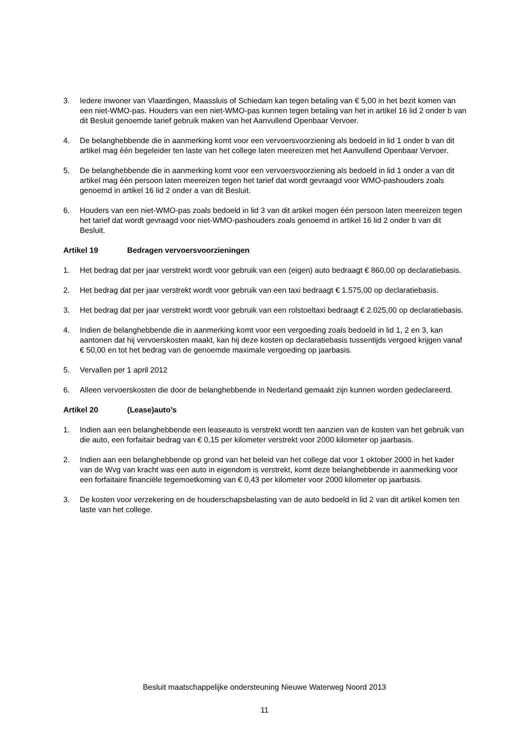3. Iedere inwoner van Vlaardingen, Maassluis of Schiedam kan tegen betaling van € 5,00 in het bezit komen van een niet-WMO-pas. Houders van een niet-WMO-pas kunnen tegen betaling van het in artikel 16 lid 2 onder b van dit Besluit genoemde tarief gebruik maken van het Aanvullend Openbaar Vervoer.
4. De belanghebbende die in aanmerking komt voor een vervoersvoorziening als bedoeld in lid 1 onder b van dit artikel mag één begeleider ten laste van het college laten meereizen met het Aanvullend Openbaar Vervoer.
5. De belanghebbende die in aanmerking komt voor een vervoersvoorziening als bedoeld in lid 1 onder a van dit artikel mag één persoon laten meereizen tegen het tarief dat wordt gevraagd voor WMO-pashouders zoals genoemd in artikel 16 lid 2 onder a van dit Besluit.
6. Houders van een niet-WMO-pas zoals bedoeld in lid 3 van dit artikel mogen één persoon laten meereizen tegen het tarief dat wordt gevraagd voor niet-WMO-pashouders zoals genoemd in artikel 16 lid 2 onder b van dit Besluit.
Artikel 19 Bedragen vervoersvoorzieningen
1. Het bedrag dat per jaar verstrekt wordt voor gebruik van een (eigen) auto bedraagt € 860,00 op declaratiebasis.
2. Het bedrag dat per jaar verstrekt wordt voor gebruik van een taxi bedraagt € 1.575,00 op declaratiebasis.
3. Het bedrag dat per jaar verstrekt wordt voor gebruik van een rolstoeltaxi bedraagt € 2.025,00 op declaratiebasis.
4. Indien de belanghebbende die in aanmerking komt voor een vergoeding zoals bedoeld in lid 1, 2 en 3, kan aantonen dat hij vervoerskosten maakt, kan hij deze kosten op declaratiebasis tussentijds vergoed krijgen vanaf € 50,00 en tot het bedrag van de genoemde maximale vergoeding op jaarbasis.
5. Vervallen per 1 april 2012
6. Alleen vervoerskosten die door de belanghebbende in Nederland gemaakt zijn kunnen worden gedeclareerd.
Artikel 20 (Lease)auto’s
1. Indien aan een belanghebbende een leaseauto is verstrekt wordt ten aanzien van de kosten van het gebruik van die auto, een forfaitair bedrag van € 0,15 per kilometer verstrekt voor 2000 kilometer op jaarbasis.
2. Indien aan een belanghebbende op grond van het beleid van het college dat voor 1 oktober 2000 in het kader van de Wvg van kracht was een auto in eigendom is verstrekt, komt deze belanghebbende in aanmerking voor een forfaitaire financiële tegemoetkoming van € 0,43 per kilometer voor 2000 kilometer op jaarbasis.
3. De kosten voor verzekering en de houderschapsbelasting van de auto bedoeld in lid 2 van dit artikel komen ten laste van het college.
Besluit maatschappelijke ondersteuning Nieuwe Waterweg Noord 2013
11